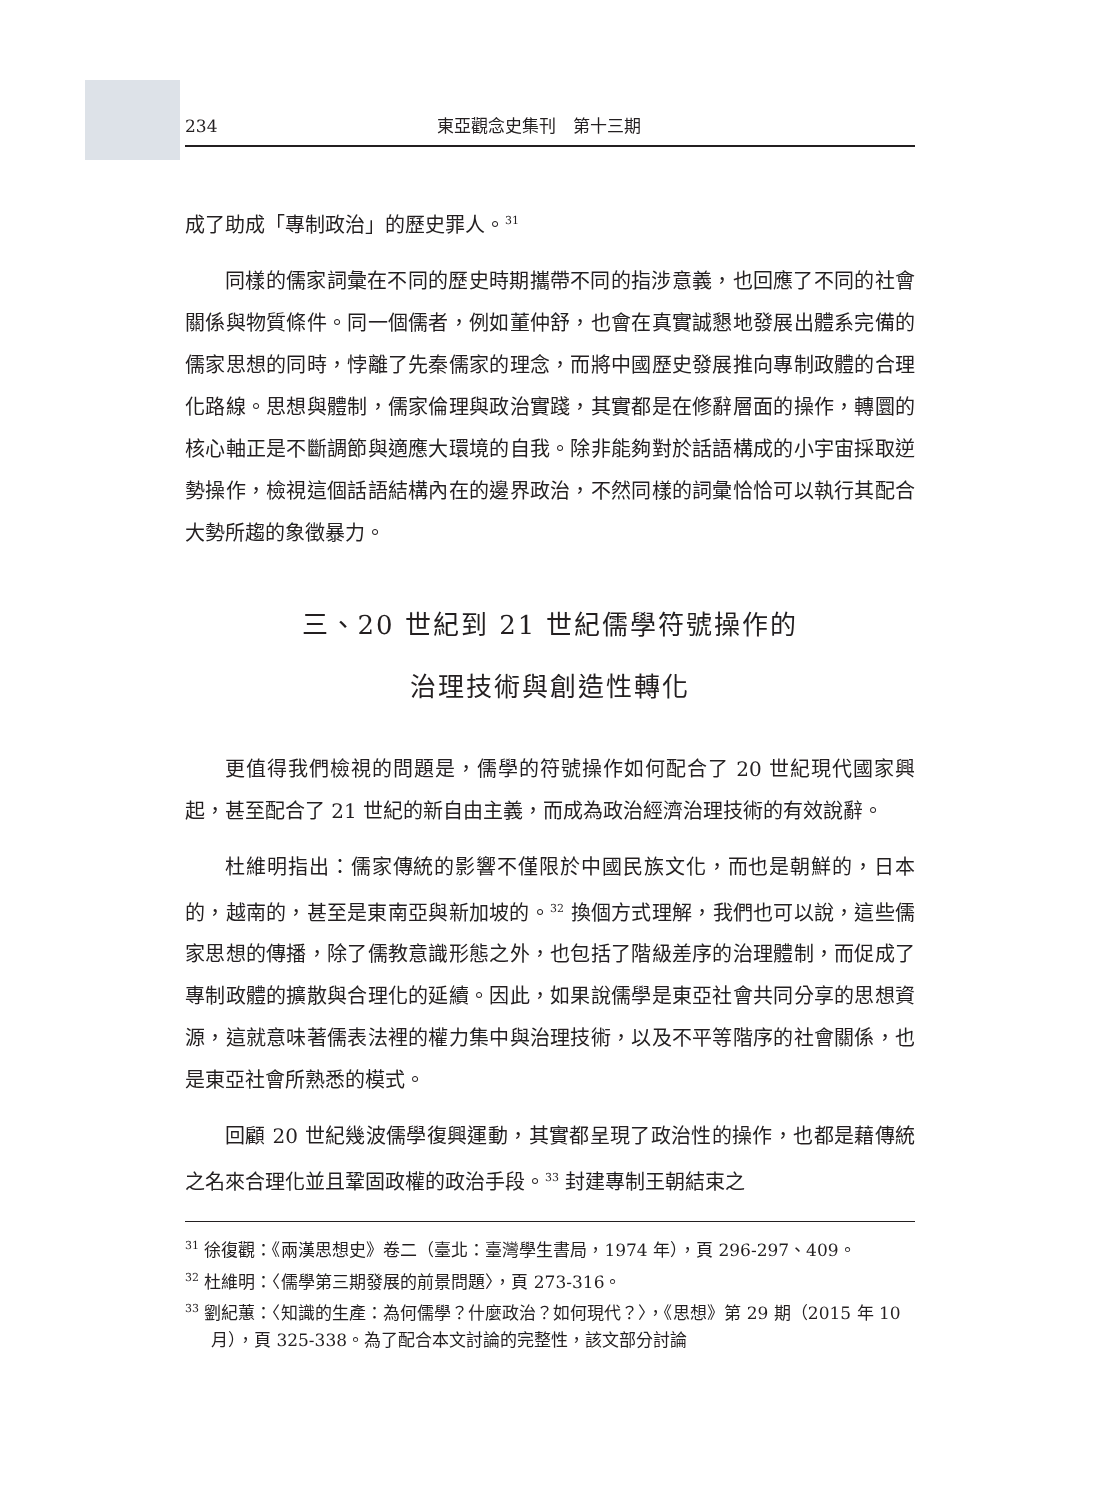234 東亞觀念史集刊　第十三期
成了助成「專制政治」的歷史罪人。<sup>31</sup>
同樣的儒家詞彙在不同的歷史時期攜帶不同的指涉意義，也回應了不同的社會關係與物質條件。同一個儒者，例如董仲舒，也會在真實誠懇地發展出體系完備的儒家思想的同時，悖離了先秦儒家的理念，而將中國歷史發展推向專制政體的合理化路線。思想與體制，儒家倫理與政治實踐，其實都是在修辭層面的操作，轉圜的核心軸正是不斷調節與適應大環境的自我。除非能夠對於話語構成的小宇宙採取逆勢操作，檢視這個話語結構內在的邊界政治，不然同樣的詞彙恰恰可以執行其配合大勢所趨的象徵暴力。
三、20 世紀到 21 世紀儒學符號操作的
治理技術與創造性轉化
更值得我們檢視的問題是，儒學的符號操作如何配合了 20 世紀現代國家興起，甚至配合了 21 世紀的新自由主義，而成為政治經濟治理技術的有效說辭。
杜維明指出：儒家傳統的影響不僅限於中國民族文化，而也是朝鮮的，日本的，越南的，甚至是東南亞與新加坡的。<sup>32</sup> 換個方式理解，我們也可以說，這些儒家思想的傳播，除了儒教意識形態之外，也包括了階級差序的治理體制，而促成了專制政體的擴散與合理化的延續。因此，如果說儒學是東亞社會共同分享的思想資源，這就意味著儒表法裡的權力集中與治理技術，以及不平等階序的社會關係，也是東亞社會所熟悉的模式。
回顧 20 世紀幾波儒學復興運動，其實都呈現了政治性的操作，也都是藉傳統之名來合理化並且鞏固政權的政治手段。<sup>33</sup> 封建專制王朝結束之
<sup>31</sup> 徐復觀：《兩漢思想史》卷二（臺北：臺灣學生書局，1974 年），頁 296-297、409。
<sup>32</sup> 杜維明：〈儒學第三期發展的前景問題〉，頁 273-316。
<sup>33</sup> 劉紀蕙：〈知識的生產：為何儒學？什麼政治？如何現代？〉，《思想》第 29 期（2015 年 10 月），頁 325-338。為了配合本文討論的完整性，該文部分討論